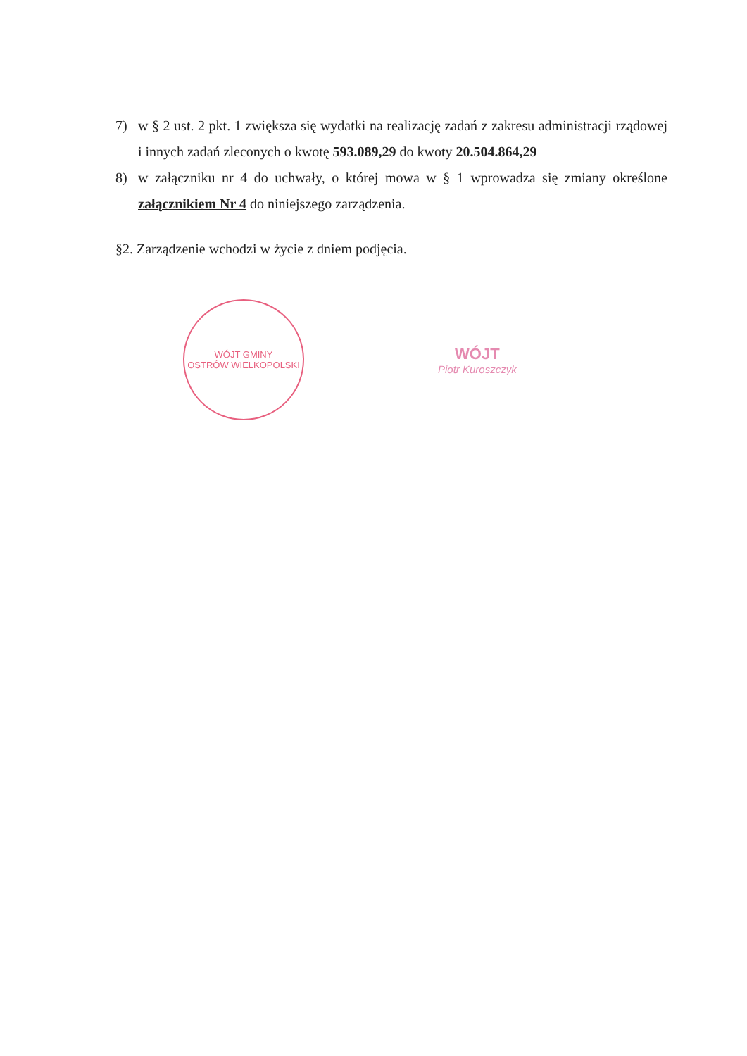7) w § 2 ust. 2 pkt. 1 zwiększa się wydatki na realizację zadań z zakresu administracji rządowej i innych zadań zleconych o kwotę 593.089,29 do kwoty 20.504.864,29
8) w załączniku nr 4 do uchwały, o której mowa w § 1 wprowadza się zmiany określone załącznikiem Nr 4 do niniejszego zarządzenia.
§2. Zarządzenie wchodzi w życie z dniem podjęcia.
WÓJT GMINY
OSTRÓW WIELKOPOLSKI
WÓJT
Piotr Kuroszczyk